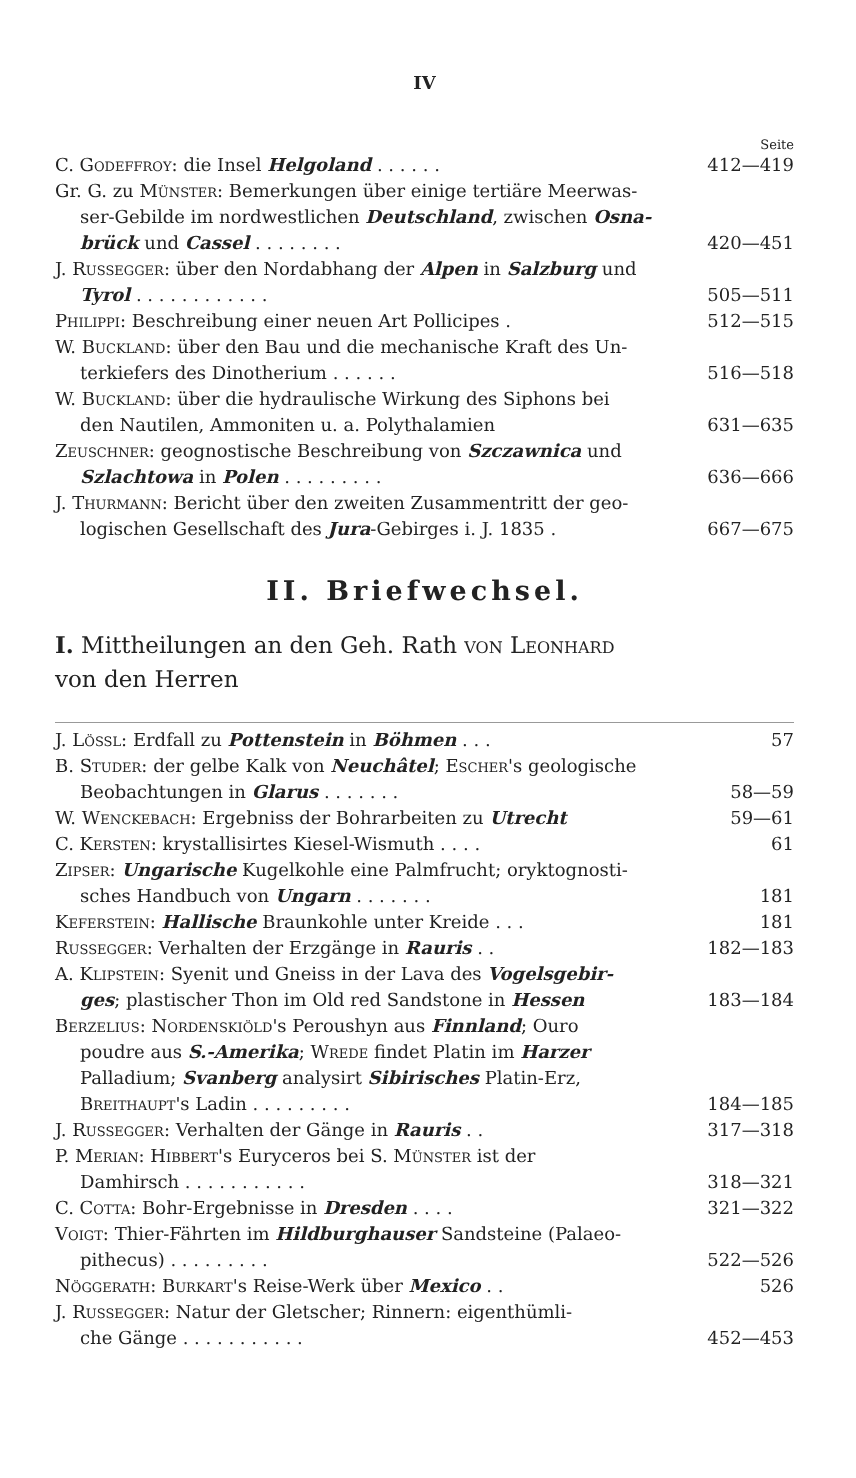IV
Seite
C. Godeffroy: die Insel Helgoland . . . . . . 412—419
Gr. G. zu Münster: Bemerkungen über einige tertiäre Meerwas-
ser-Gebilde im nordwestlichen Deutschland, zwischen Osna-
brück und Cassel . . . . . . . . 420—451
J. Russegger: über den Nordabhang der Alpen in Salzburg und
Tyrol . . . . . . . . . . . . 505—511
Philippi: Beschreibung einer neuen Art Pollicipes . 512—515
W. Buckland: über den Bau und die mechanische Kraft des Un-
terkiefers des Dinotherium . . . . . . 516—518
W. Buckland: über die hydraulische Wirkung des Siphons bei
den Nautilen, Ammoniten u. a. Polythalamien 631—635
Zeuschner: geognostische Beschreibung von Szczawnica und
Szlachtowa in Polen . . . . . . . . . 636—666
J. Thurmann: Bericht über den zweiten Zusammentritt der geo-
logischen Gesellschaft des Jura-Gebirges i. J. 1835 . 667—675
II. Briefwechsel.
I. Mittheilungen an den Geh. Rath von Leonhard
von den Herren
J. Lössl: Erdfall zu Pottenstein in Böhmen . . . 57
B. Studer: der gelbe Kalk von Neuchâtel; Escher's geologische
Beobachtungen in Glarus . . . . . . . 58—59
W. Wenckebach: Ergebniss der Bohrarbeiten zu Utrecht 59—61
C. Kersten: krystallisirtes Kiesel-Wismuth . . . . 61
Zipser: Ungarische Kugelkohle eine Palmfrucht; oryktognosti-
sches Handbuch von Ungarn . . . . . . . 181
Keferstein: Hallische Braunkohle unter Kreide . . . 181
Russegger: Verhalten der Erzgänge in Rauris . . 182—183
A. Klipstein: Syenit und Gneiss in der Lava des Vogelsgebir-
ges; plastischer Thon im Old red Sandstone in Hessen 183—184
Berzelius: Nordenskiöld's Peroushyn aus Finnland; Ouro
poudre aus S.-Amerika; Wrede findet Platin im Harzer
Palladium; Svanberg analysirt Sibirisches Platin-Erz,
Breithaupt's Ladin . . . . . . . . . 184—185
J. Russegger: Verhalten der Gänge in Rauris . . 317—318
P. Merian: Hibbert's Euryceros bei S. Münster ist der
Damhirsch . . . . . . . . . . . 318—321
C. Cotta: Bohr-Ergebnisse in Dresden . . . . 321—322
Voigt: Thier-Fährten im Hildburghauser Sandsteine (Palaeo-
pithecus) . . . . . . . . . 522—526
Nöggerath: Burkart's Reise-Werk über Mexico . . 526
J. Russegger: Natur der Gletscher; Rinnern: eigenthümli-
che Gänge . . . . . . . . . . . 452—453